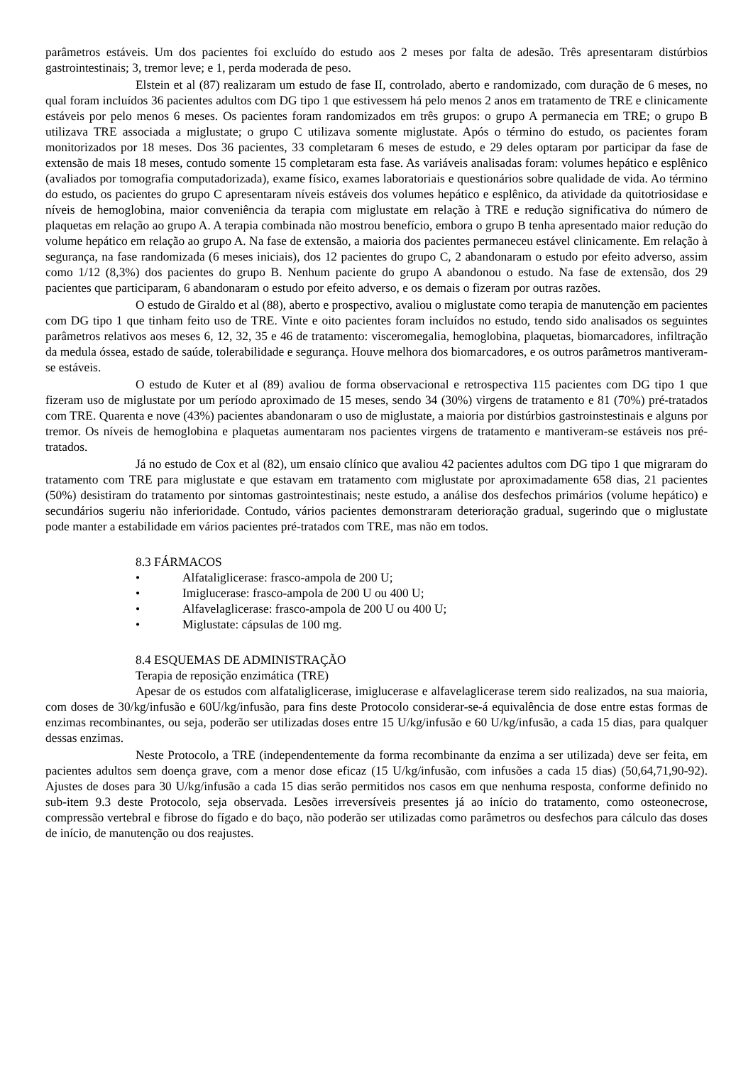parâmetros estáveis. Um dos pacientes foi excluído do estudo aos 2 meses por falta de adesão. Três apresentaram distúrbios gastrointestinais; 3, tremor leve; e 1, perda moderada de peso.
Elstein et al (87) realizaram um estudo de fase II, controlado, aberto e randomizado, com duração de 6 meses, no qual foram incluídos 36 pacientes adultos com DG tipo 1 que estivessem há pelo menos 2 anos em tratamento de TRE e clinicamente estáveis por pelo menos 6 meses. Os pacientes foram randomizados em três grupos: o grupo A permanecia em TRE; o grupo B utilizava TRE associada a miglustate; o grupo C utilizava somente miglustate. Após o término do estudo, os pacientes foram monitorizados por 18 meses. Dos 36 pacientes, 33 completaram 6 meses de estudo, e 29 deles optaram por participar da fase de extensão de mais 18 meses, contudo somente 15 completaram esta fase. As variáveis analisadas foram: volumes hepático e esplênico (avaliados por tomografia computadorizada), exame físico, exames laboratoriais e questionários sobre qualidade de vida. Ao término do estudo, os pacientes do grupo C apresentaram níveis estáveis dos volumes hepático e esplênico, da atividade da quitotriosidase e níveis de hemoglobina, maior conveniência da terapia com miglustate em relação à TRE e redução significativa do número de plaquetas em relação ao grupo A. A terapia combinada não mostrou benefício, embora o grupo B tenha apresentado maior redução do volume hepático em relação ao grupo A. Na fase de extensão, a maioria dos pacientes permaneceu estável clinicamente. Em relação à segurança, na fase randomizada (6 meses iniciais), dos 12 pacientes do grupo C, 2 abandonaram o estudo por efeito adverso, assim como 1/12 (8,3%) dos pacientes do grupo B. Nenhum paciente do grupo A abandonou o estudo. Na fase de extensão, dos 29 pacientes que participaram, 6 abandonaram o estudo por efeito adverso, e os demais o fizeram por outras razões.
O estudo de Giraldo et al (88), aberto e prospectivo, avaliou o miglustate como terapia de manutenção em pacientes com DG tipo 1 que tinham feito uso de TRE. Vinte e oito pacientes foram incluídos no estudo, tendo sido analisados os seguintes parâmetros relativos aos meses 6, 12, 32, 35 e 46 de tratamento: visceromegalia, hemoglobina, plaquetas, biomarcadores, infiltração da medula óssea, estado de saúde, tolerabilidade e segurança. Houve melhora dos biomarcadores, e os outros parâmetros mantiveram-se estáveis.
O estudo de Kuter et al (89) avaliou de forma observacional e retrospectiva 115 pacientes com DG tipo 1 que fizeram uso de miglustate por um período aproximado de 15 meses, sendo 34 (30%) virgens de tratamento e 81 (70%) pré-tratados com TRE. Quarenta e nove (43%) pacientes abandonaram o uso de miglustate, a maioria por distúrbios gastroinstestinais e alguns por tremor. Os níveis de hemoglobina e plaquetas aumentaram nos pacientes virgens de tratamento e mantiveram-se estáveis nos pré-tratados.
Já no estudo de Cox et al (82), um ensaio clínico que avaliou 42 pacientes adultos com DG tipo 1 que migraram do tratamento com TRE para miglustate e que estavam em tratamento com miglustate por aproximadamente 658 dias, 21 pacientes (50%) desistiram do tratamento por sintomas gastrointestinais; neste estudo, a análise dos desfechos primários (volume hepático) e secundários sugeriu não inferioridade. Contudo, vários pacientes demonstraram deterioração gradual, sugerindo que o miglustate pode manter a estabilidade em vários pacientes pré-tratados com TRE, mas não em todos.
8.3 FÁRMACOS
• Alfataliglicerase: frasco-ampola de 200 U;
• Imiglucerase: frasco-ampola de 200 U ou 400 U;
• Alfavelaglicerase: frasco-ampola de 200 U ou 400 U;
• Miglustate: cápsulas de 100 mg.
8.4 ESQUEMAS DE ADMINISTRAÇÃO
Terapia de reposição enzimática (TRE)
Apesar de os estudos com alfataliglicerase, imiglucerase e alfavelaglicerase terem sido realizados, na sua maioria, com doses de 30/kg/infusão e 60U/kg/infusão, para fins deste Protocolo considerar-se-á equivalência de dose entre estas formas de enzimas recombinantes, ou seja, poderão ser utilizadas doses entre 15 U/kg/infusão e 60 U/kg/infusão, a cada 15 dias, para qualquer dessas enzimas.
Neste Protocolo, a TRE (independentemente da forma recombinante da enzima a ser utilizada) deve ser feita, em pacientes adultos sem doença grave, com a menor dose eficaz (15 U/kg/infusão, com infusões a cada 15 dias) (50,64,71,90-92). Ajustes de doses para 30 U/kg/infusão a cada 15 dias serão permitidos nos casos em que nenhuma resposta, conforme definido no sub-item 9.3 deste Protocolo, seja observada. Lesões irreversíveis presentes já ao início do tratamento, como osteonecrose, compressão vertebral e fibrose do fígado e do baço, não poderão ser utilizadas como parâmetros ou desfechos para cálculo das doses de início, de manutenção ou dos reajustes.